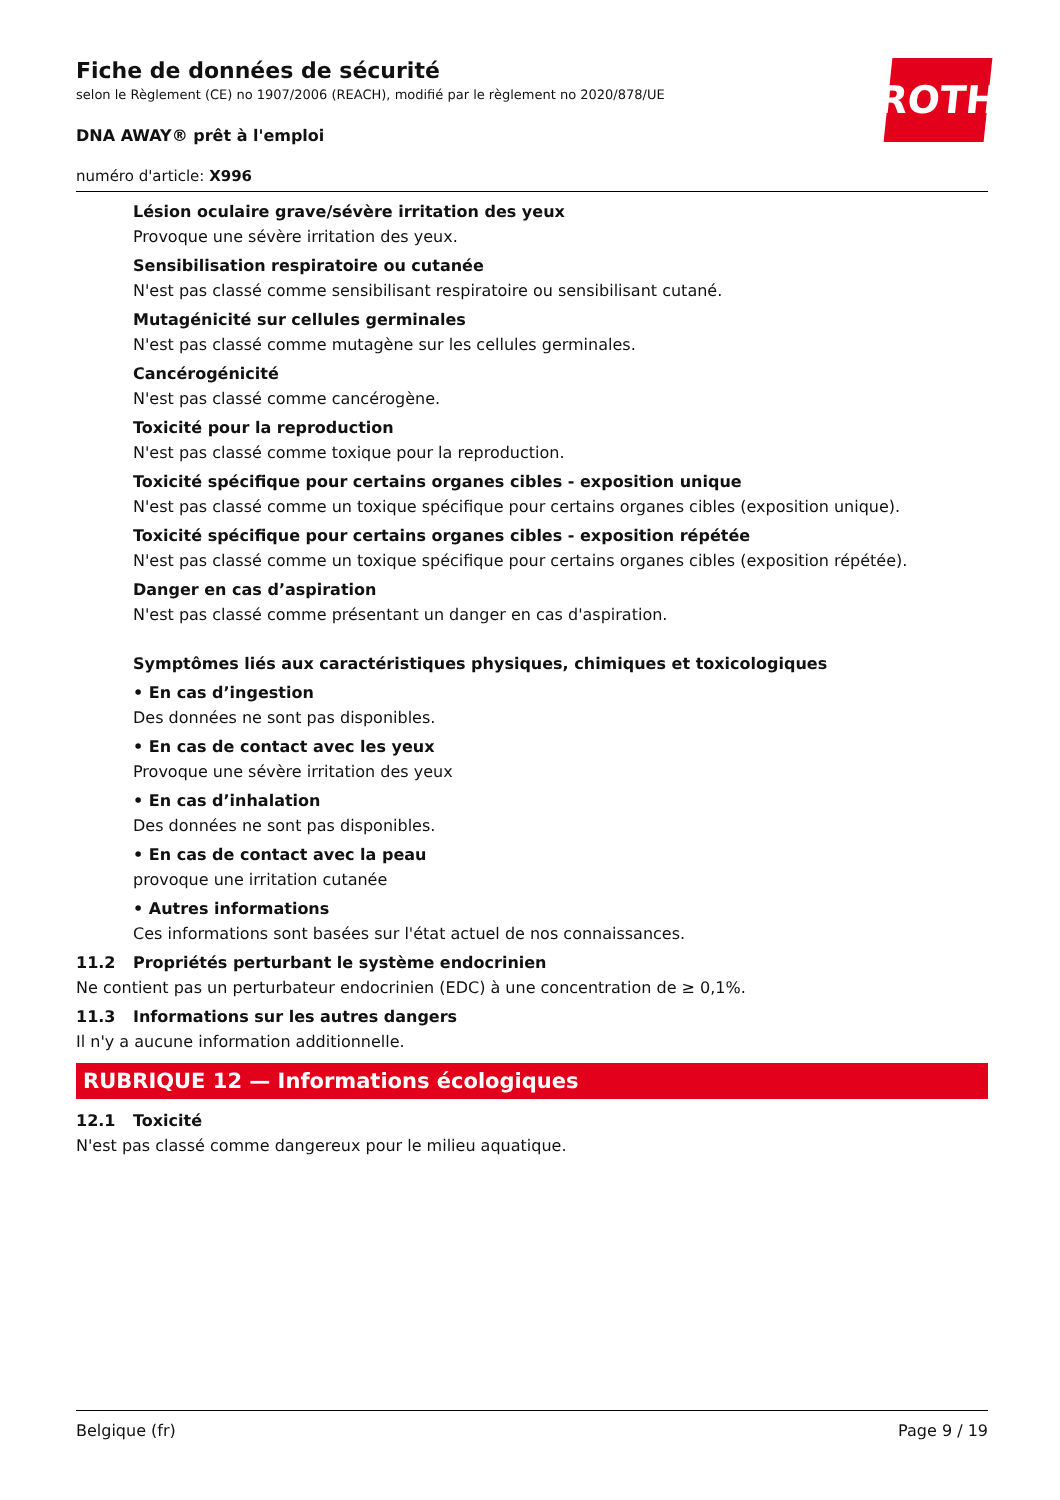ROTH
Fiche de données de sécurité
selon le Règlement (CE) no 1907/2006 (REACH), modifié par le règlement no 2020/878/UE
DNA AWAY® prêt à l'emploi
numéro d'article: X996
Lésion oculaire grave/sévère irritation des yeux
Provoque une sévère irritation des yeux.
Sensibilisation respiratoire ou cutanée
N'est pas classé comme sensibilisant respiratoire ou sensibilisant cutané.
Mutagénicité sur cellules germinales
N'est pas classé comme mutagène sur les cellules germinales.
Cancérogénicité
N'est pas classé comme cancérogène.
Toxicité pour la reproduction
N'est pas classé comme toxique pour la reproduction.
Toxicité spécifique pour certains organes cibles - exposition unique
N'est pas classé comme un toxique spécifique pour certains organes cibles (exposition unique).
Toxicité spécifique pour certains organes cibles - exposition répétée
N'est pas classé comme un toxique spécifique pour certains organes cibles (exposition répétée).
Danger en cas d’aspiration
N'est pas classé comme présentant un danger en cas d'aspiration.
Symptômes liés aux caractéristiques physiques, chimiques et toxicologiques
• En cas d’ingestion
Des données ne sont pas disponibles.
• En cas de contact avec les yeux
Provoque une sévère irritation des yeux
• En cas d’inhalation
Des données ne sont pas disponibles.
• En cas de contact avec la peau
provoque une irritation cutanée
• Autres informations
Ces informations sont basées sur l'état actuel de nos connaissances.
11.2 Propriétés perturbant le système endocrinien
Ne contient pas un perturbateur endocrinien (EDC) à une concentration de ≥ 0,1%.
11.3 Informations sur les autres dangers
Il n'y a aucune information additionnelle.
RUBRIQUE 12 — Informations écologiques
12.1 Toxicité
N'est pas classé comme dangereux pour le milieu aquatique.
Belgique (fr) Page 9 / 19